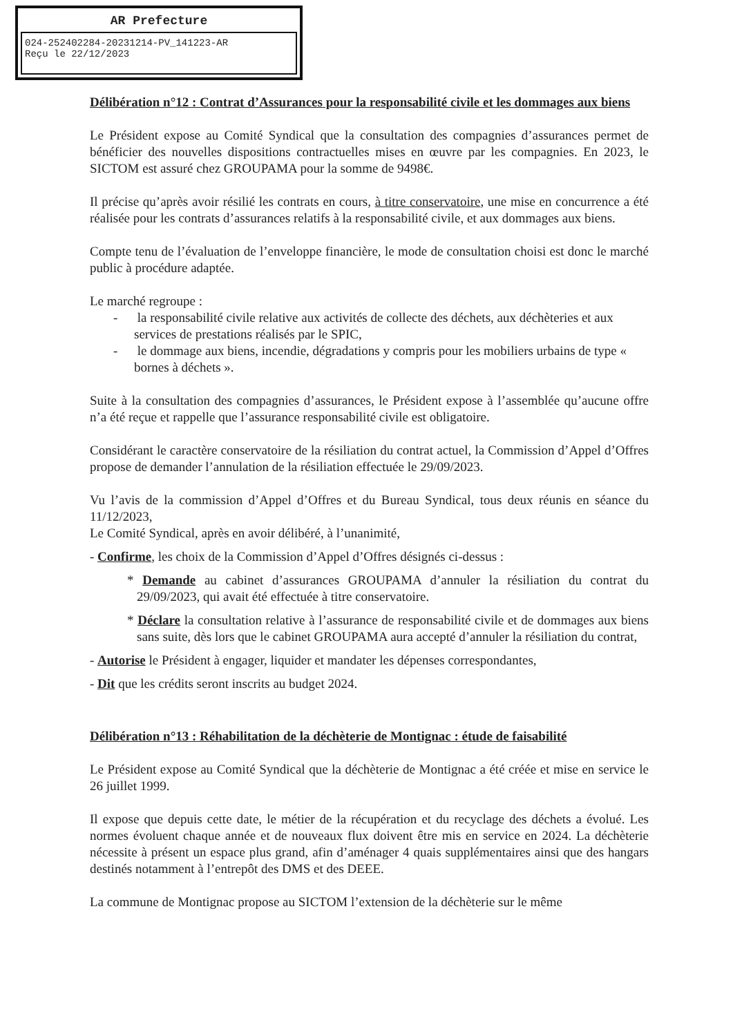AR Prefecture
024-252402284-20231214-PV_141223-AR
Reçu le 22/12/2023
Délibération n°12 : Contrat d’Assurances pour la responsabilité civile et les dommages aux biens
Le Président expose au Comité Syndical que la consultation des compagnies d’assurances permet de bénéficier des nouvelles dispositions contractuelles mises en œuvre par les compagnies. En 2023, le SICTOM est assuré chez GROUPAMA pour la somme de 9498€.
Il précise qu’après avoir résilié les contrats en cours, à titre conservatoire, une mise en concurrence a été réalisée pour les contrats d’assurances relatifs à la responsabilité civile, et aux dommages aux biens.
Compte tenu de l’évaluation de l’enveloppe financière, le mode de consultation choisi est donc le marché public à procédure adaptée.
Le marché regroupe :
- la responsabilité civile relative aux activités de collecte des déchets, aux déchèteries et aux services de prestations réalisés par le SPIC,
- le dommage aux biens, incendie, dégradations y compris pour les mobiliers urbains de type « bornes à déchets ».
Suite à la consultation des compagnies d’assurances, le Président expose à l’assemblée qu’aucune offre n’a été reçue et rappelle que l’assurance responsabilité civile est obligatoire.
Considérant le caractère conservatoire de la résiliation du contrat actuel, la Commission d’Appel d’Offres propose de demander l’annulation de la résiliation effectuée le 29/09/2023.
Vu l’avis de la commission d’Appel d’Offres et du Bureau Syndical, tous deux réunis en séance du 11/12/2023,
Le Comité Syndical, après en avoir délibéré, à l’unanimité,
- Confirme, les choix de la Commission d’Appel d’Offres désignés ci-dessus :
* Demande au cabinet d’assurances GROUPAMA d’annuler la résiliation du contrat du 29/09/2023, qui avait été effectuée à titre conservatoire.
* Déclare la consultation relative à l’assurance de responsabilité civile et de dommages aux biens sans suite, dès lors que le cabinet GROUPAMA aura accepté d’annuler la résiliation du contrat,
- Autorise le Président à engager, liquider et mandater les dépenses correspondantes,
- Dit que les crédits seront inscrits au budget 2024.
Délibération n°13 : Réhabilitation de la déchèterie de Montignac : étude de faisabilité
Le Président expose au Comité Syndical que la déchèterie de Montignac a été créée et mise en service le 26 juillet 1999.
Il expose que depuis cette date, le métier de la récupération et du recyclage des déchets a évolué. Les normes évoluent chaque année et de nouveaux flux doivent être mis en service en 2024. La déchèterie nécessite à présent un espace plus grand, afin d’aménager 4 quais supplémentaires ainsi que des hangars destinés notamment à l’entrepôt des DMS et des DEEE.
La commune de Montignac propose au SICTOM l’extension de la déchèterie sur le même